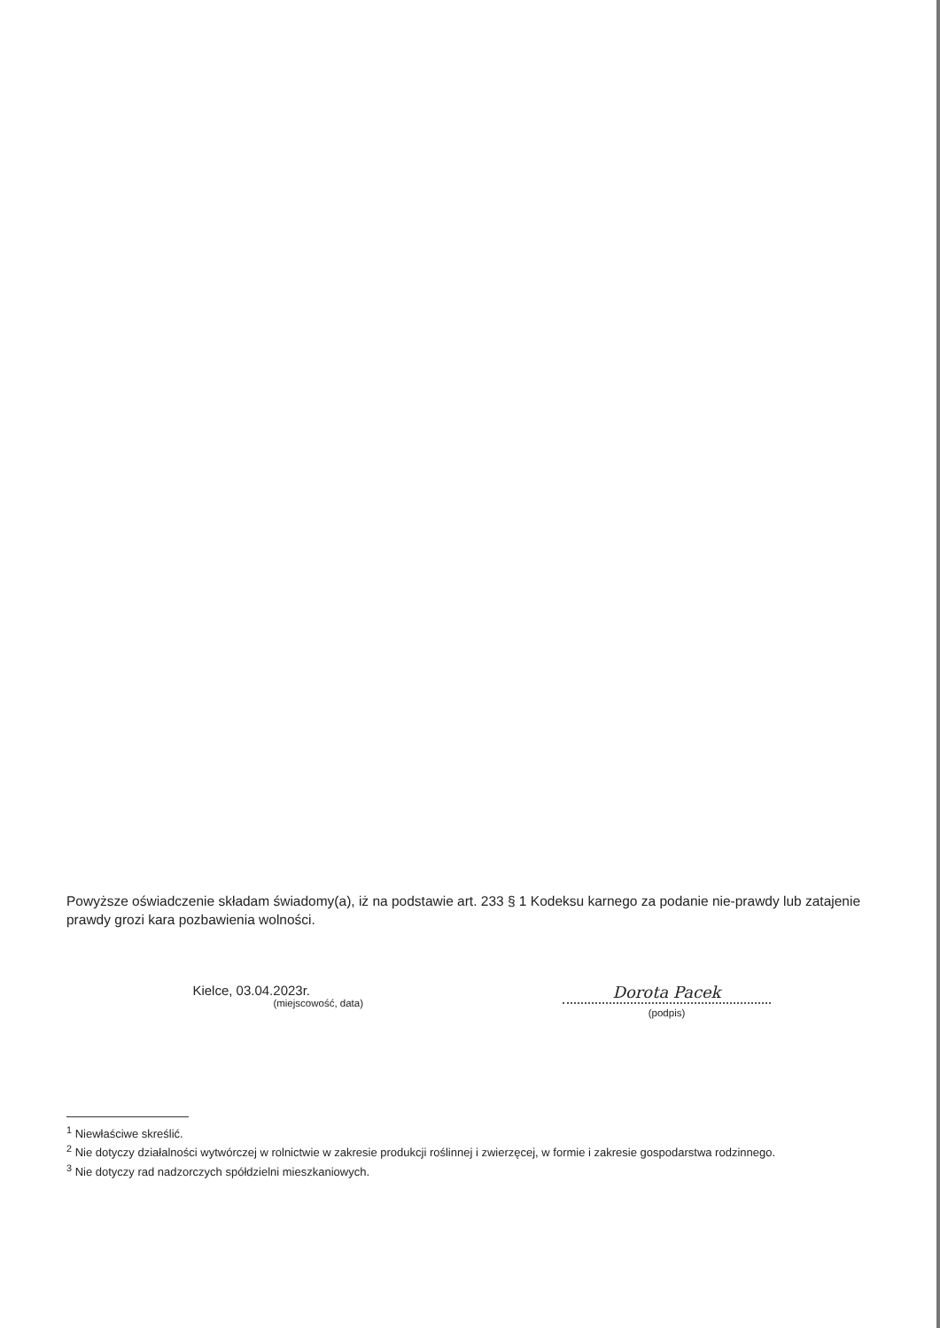Powyższe oświadczenie składam świadomy(a), iż na podstawie art. 233 § 1 Kodeksu karnego za podanie nie-prawdy lub zatajenie prawdy grozi kara pozbawienia wolności.
Kielce, 03.04.2023r.
(miejscowość, data)
Dorota Pacek
(podpis)
<sup>1</sup> Niewłaściwe skreślić.
<sup>2</sup> Nie dotyczy działalności wytwórczej w rolnictwie w zakresie produkcji roślinnej i zwierzęcej, w formie i zakresie gospodarstwa rodzinnego.
<sup>3</sup> Nie dotyczy rad nadzorczych spółdzielni mieszkaniowych.